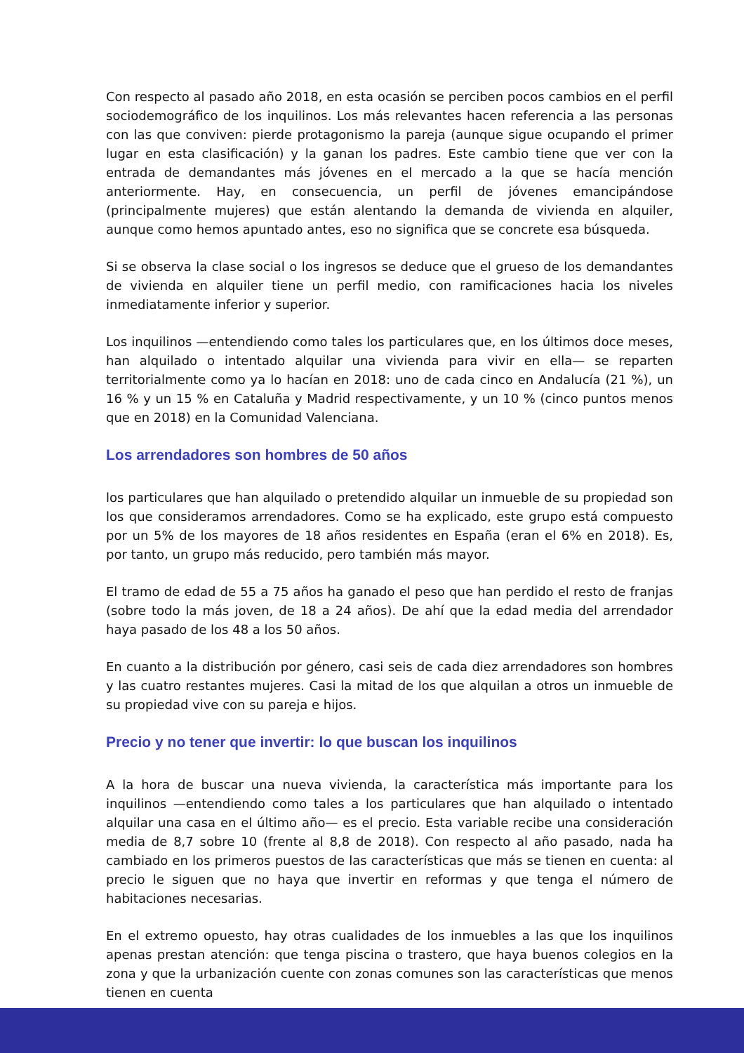Con respecto al pasado año 2018, en esta ocasión se perciben pocos cambios en el perfil sociodemográfico de los inquilinos. Los más relevantes hacen referencia a las personas con las que conviven: pierde protagonismo la pareja (aunque sigue ocupando el primer lugar en esta clasificación) y la ganan los padres. Este cambio tiene que ver con la entrada de demandantes más jóvenes en el mercado a la que se hacía mención anteriormente. Hay, en consecuencia, un perfil de jóvenes emancipándose (principalmente mujeres) que están alentando la demanda de vivienda en alquiler, aunque como hemos apuntado antes, eso no significa que se concrete esa búsqueda.
Si se observa la clase social o los ingresos se deduce que el grueso de los demandantes de vivienda en alquiler tiene un perfil medio, con ramificaciones hacia los niveles inmediatamente inferior y superior.
Los inquilinos —entendiendo como tales los particulares que, en los últimos doce meses, han alquilado o intentado alquilar una vivienda para vivir en ella— se reparten territorialmente como ya lo hacían en 2018: uno de cada cinco en Andalucía (21 %), un 16 % y un 15 % en Cataluña y Madrid respectivamente, y un 10 % (cinco puntos menos que en 2018) en la Comunidad Valenciana.
Los arrendadores son hombres de 50 años
los particulares que han alquilado o pretendido alquilar un inmueble de su propiedad son los que consideramos arrendadores. Como se ha explicado, este grupo está compuesto por un 5% de los mayores de 18 años residentes en España (eran el 6% en 2018). Es, por tanto, un grupo más reducido, pero también más mayor.
El tramo de edad de 55 a 75 años ha ganado el peso que han perdido el resto de franjas (sobre todo la más joven, de 18 a 24 años). De ahí que la edad media del arrendador haya pasado de los 48 a los 50 años.
En cuanto a la distribución por género, casi seis de cada diez arrendadores son hombres y las cuatro restantes mujeres. Casi la mitad de los que alquilan a otros un inmueble de su propiedad vive con su pareja e hijos.
Precio y no tener que invertir: lo que buscan los inquilinos
A la hora de buscar una nueva vivienda, la característica más importante para los inquilinos —entendiendo como tales a los particulares que han alquilado o intentado alquilar una casa en el último año— es el precio. Esta variable recibe una consideración media de 8,7 sobre 10 (frente al 8,8 de 2018). Con respecto al año pasado, nada ha cambiado en los primeros puestos de las características que más se tienen en cuenta: al precio le siguen que no haya que invertir en reformas y que tenga el número de habitaciones necesarias.
En el extremo opuesto, hay otras cualidades de los inmuebles a las que los inquilinos apenas prestan atención: que tenga piscina o trastero, que haya buenos colegios en la zona y que la urbanización cuente con zonas comunes son las características que menos tienen en cuenta